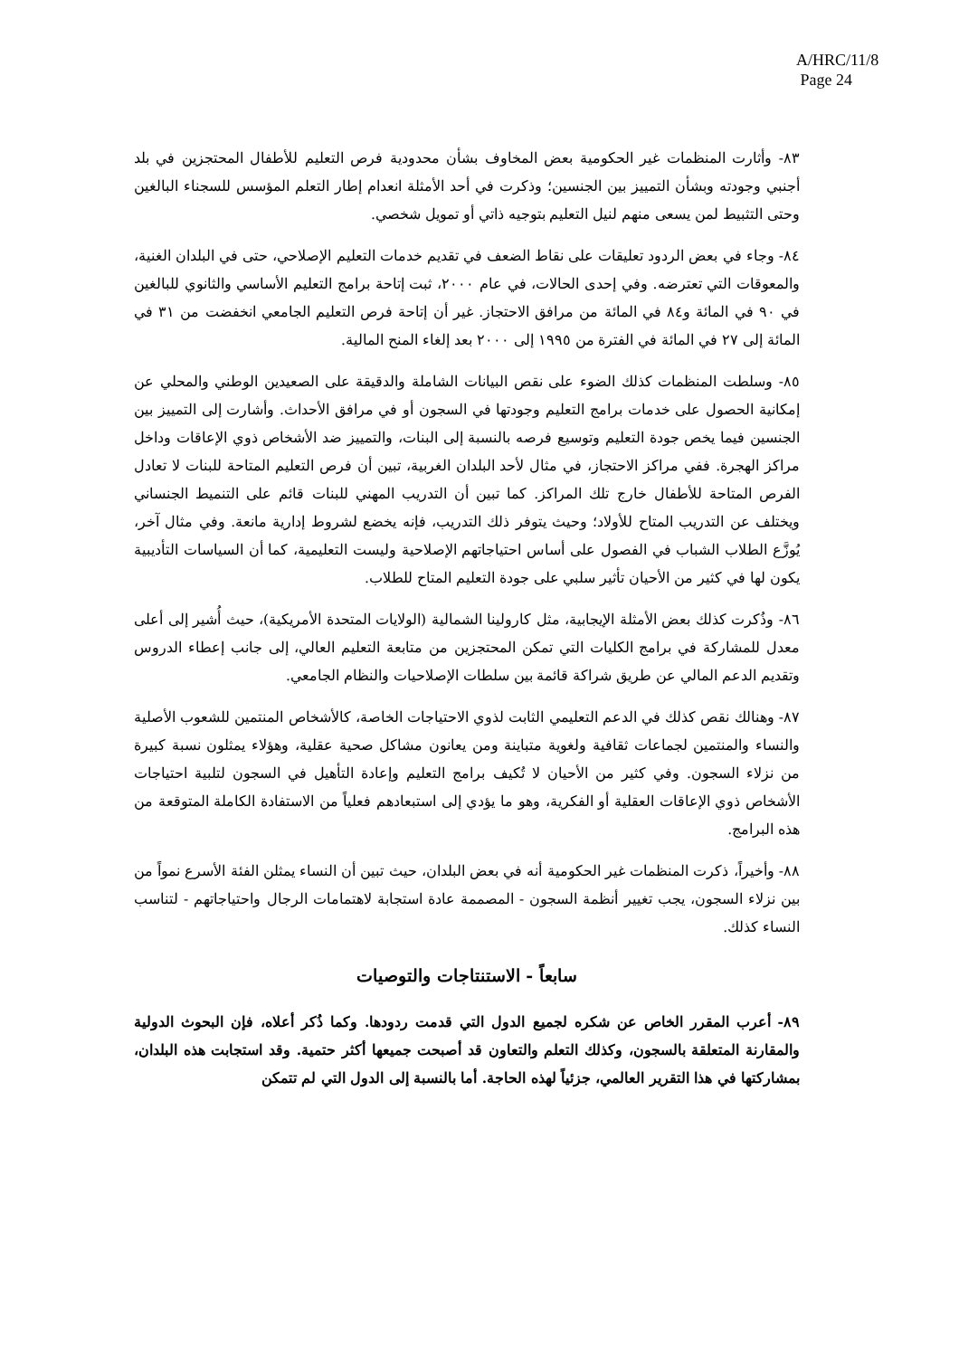A/HRC/11/8
Page 24
٨٣- وأثارت المنظمات غير الحكومية بعض المخاوف بشأن محدودية فرص التعليم للأطفال المحتجزين في بلد أجنبي وجودته وبشأن التمييز بين الجنسين؛ وذكرت في أحد الأمثلة انعدام إطار التعلم المؤسس للسجناء البالغين وحتى التثبيط لمن يسعى منهم لنيل التعليم بتوجيه ذاتي أو تمويل شخصي.
٨٤- وجاء في بعض الردود تعليقات على نقاط الضعف في تقديم خدمات التعليم الإصلاحي، حتى في البلدان الغنية، والمعوقات التي تعترضه. وفي إحدى الحالات، في عام ٢٠٠٠، ثبت إتاحة برامج التعليم الأساسي والثانوي للبالغين في ٩٠ في المائة و٨٤ في المائة من مرافق الاحتجاز. غير أن إتاحة فرص التعليم الجامعي انخفضت من ٣١ في المائة إلى ٢٧ في المائة في الفترة من ١٩٩٥ إلى ٢٠٠٠ بعد إلغاء المنح المالية.
٨٥- وسلطت المنظمات كذلك الضوء على نقص البيانات الشاملة والدقيقة على الصعيدين الوطني والمحلي عن إمكانية الحصول على خدمات برامج التعليم وجودتها في السجون أو في مرافق الأحداث. وأشارت إلى التمييز بين الجنسين فيما يخص جودة التعليم وتوسيع فرصه بالنسبة إلى البنات، والتمييز ضد الأشخاص ذوي الإعاقات وداخل مراكز الهجرة. ففي مراكز الاحتجاز، في مثال لأحد البلدان الغربية، تبين أن فرص التعليم المتاحة للبنات لا تعادل الفرص المتاحة للأطفال خارج تلك المراكز. كما تبين أن التدريب المهني للبنات قائم على التنميط الجنساني ويختلف عن التدريب المتاح للأولاد؛ وحيث يتوفر ذلك التدريب، فإنه يخضع لشروط إدارية مانعة. وفي مثال آخر، يُوزَّع الطلاب الشباب في الفصول على أساس احتياجاتهم الإصلاحية وليست التعليمية، كما أن السياسات التأديبية يكون لها في كثير من الأحيان تأثير سلبي على جودة التعليم المتاح للطلاب.
٨٦- وذُكرت كذلك بعض الأمثلة الإيجابية، مثل كارولينا الشمالية (الولايات المتحدة الأمريكية)، حيث أُشير إلى أعلى معدل للمشاركة في برامج الكليات التي تمكن المحتجزين من متابعة التعليم العالي، إلى جانب إعطاء الدروس وتقديم الدعم المالي عن طريق شراكة قائمة بين سلطات الإصلاحيات والنظام الجامعي.
٨٧- وهنالك نقص كذلك في الدعم التعليمي الثابت لذوي الاحتياجات الخاصة، كالأشخاص المنتمين للشعوب الأصلية والنساء والمنتمين لجماعات ثقافية ولغوية متباينة ومن يعانون مشاكل صحية عقلية، وهؤلاء يمثلون نسبة كبيرة من نزلاء السجون. وفي كثير من الأحيان لا تُكيف برامج التعليم وإعادة التأهيل في السجون لتلبية احتياجات الأشخاص ذوي الإعاقات العقلية أو الفكرية، وهو ما يؤدي إلى استبعادهم فعلياً من الاستفادة الكاملة المتوقعة من هذه البرامج.
٨٨- وأخيراً، ذكرت المنظمات غير الحكومية أنه في بعض البلدان، حيث تبين أن النساء يمثلن الفئة الأسرع نمواً من بين نزلاء السجون، يجب تغيير أنظمة السجون - المصممة عادة استجابة لاهتمامات الرجال واحتياجاتهم - لتناسب النساء كذلك.
سابعاً - الاستنتاجات والتوصيات
٨٩- أعرب المقرر الخاص عن شكره لجميع الدول التي قدمت ردودها. وكما ذُكر أعلاه، فإن البحوث الدولية والمقارنة المتعلقة بالسجون، وكذلك التعلم والتعاون قد أصبحت جميعها أكثر حتمية. وقد استجابت هذه البلدان، بمشاركتها في هذا التقرير العالمي، جزئياً لهذه الحاجة. أما بالنسبة إلى الدول التي لم تتمكن